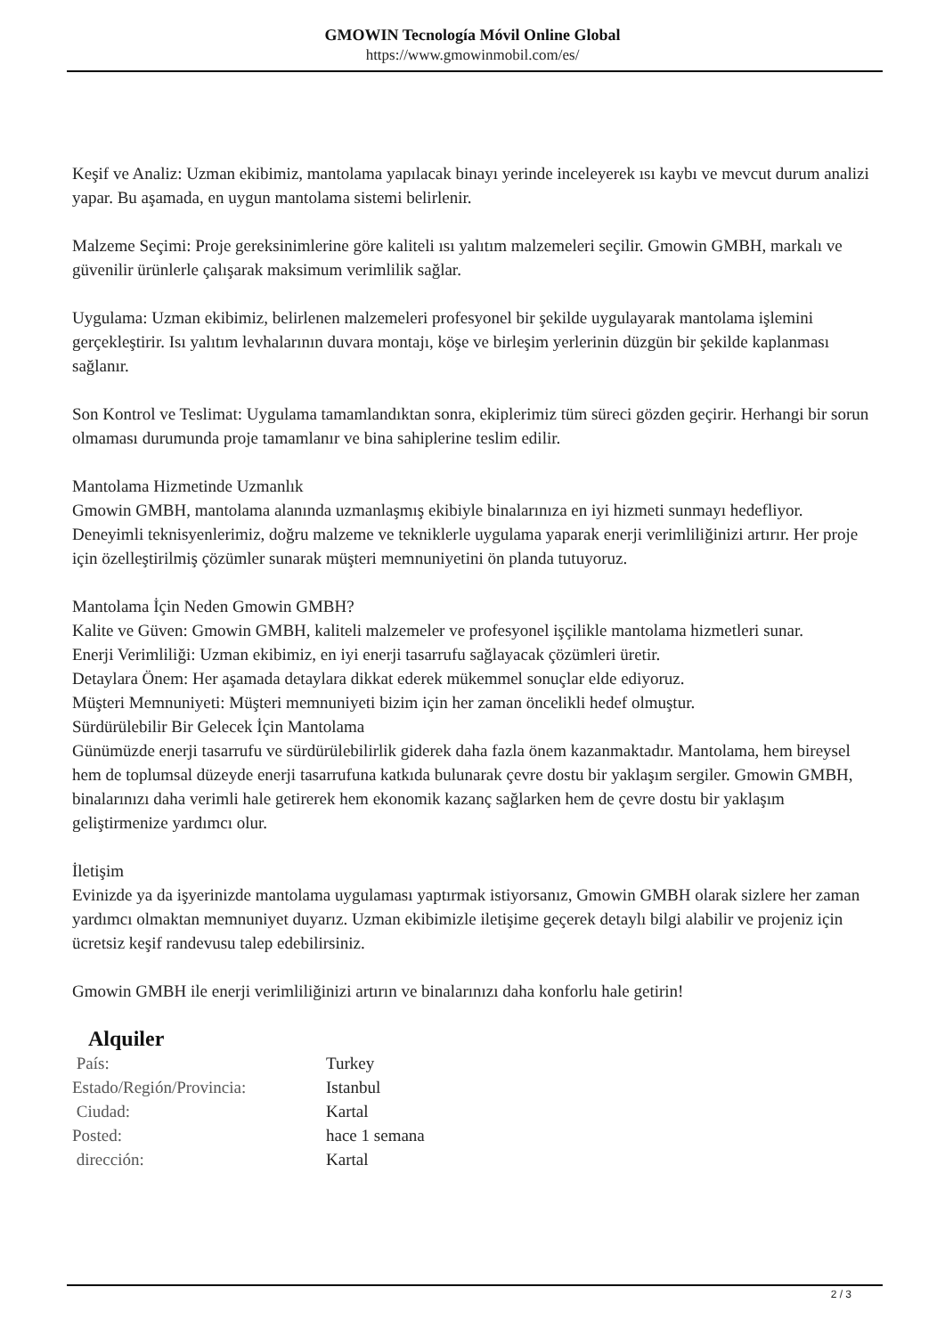GMOWIN Tecnología Móvil Online Global
https://www.gmowinmobil.com/es/
Keşif ve Analiz: Uzman ekibimiz, mantolama yapılacak binayı yerinde inceleyerek ısı kaybı ve mevcut durum analizi yapar. Bu aşamada, en uygun mantolama sistemi belirlenir.
Malzeme Seçimi: Proje gereksinimlerine göre kaliteli ısı yalıtım malzemeleri seçilir. Gmowin GMBH, markalı ve güvenilir ürünlerle çalışarak maksimum verimlilik sağlar.
Uygulama: Uzman ekibimiz, belirlenen malzemeleri profesyonel bir şekilde uygulayarak mantolama işlemini gerçekleştirir. Isı yalıtım levhalarının duvara montajı, köşe ve birleşim yerlerinin düzgün bir şekilde kaplanması sağlanır.
Son Kontrol ve Teslimat: Uygulama tamamlandıktan sonra, ekiplerimiz tüm süreci gözden geçirir. Herhangi bir sorun olmaması durumunda proje tamamlanır ve bina sahiplerine teslim edilir.
Mantolama Hizmetinde Uzmanlık
Gmowin GMBH, mantolama alanında uzmanlaşmış ekibiyle binalarınıza en iyi hizmeti sunmayı hedefliyor. Deneyimli teknisyenlerimiz, doğru malzeme ve tekniklerle uygulama yaparak enerji verimliliğinizi artırır. Her proje için özelleştirilmiş çözümler sunarak müşteri memnuniyetini ön planda tutuyoruz.
Mantolama İçin Neden Gmowin GMBH?
Kalite ve Güven: Gmowin GMBH, kaliteli malzemeler ve profesyonel işçilikle mantolama hizmetleri sunar.
Enerji Verimliliği: Uzman ekibimiz, en iyi enerji tasarrufu sağlayacak çözümleri üretir.
Detaylara Önem: Her aşamada detaylara dikkat ederek mükemmel sonuçlar elde ediyoruz.
Müşteri Memnuniyeti: Müşteri memnuniyeti bizim için her zaman öncelikli hedef olmuştur.
Sürdürülebilir Bir Gelecek İçin Mantolama
Günümüzde enerji tasarrufu ve sürdürülebilirlik giderek daha fazla önem kazanmaktadır. Mantolama, hem bireysel hem de toplumsal düzeyde enerji tasarrufuna katkıda bulunarak çevre dostu bir yaklaşım sergiler. Gmowin GMBH, binalarınızı daha verimli hale getirerek hem ekonomik kazanç sağlarken hem de çevre dostu bir yaklaşım geliştirmenize yardımcı olur.
İletişim
Evinizde ya da işyerinizde mantolama uygulaması yaptırmak istiyorsanız, Gmowin GMBH olarak sizlere her zaman yardımcı olmaktan memnuniyet duyarız. Uzman ekibimizle iletişime geçerek detaylı bilgi alabilir ve projeniz için ücretsiz keşif randevusu talep edebilirsiniz.
Gmowin GMBH ile enerji verimliliğinizi artırın ve binalarınızı daha konforlu hale getirin!
Alquiler
| País: | Turkey |
| Estado/Región/Provincia: | Istanbul |
| Ciudad: | Kartal |
| Posted: | hace 1 semana |
| dirección: | Kartal |
2 / 3